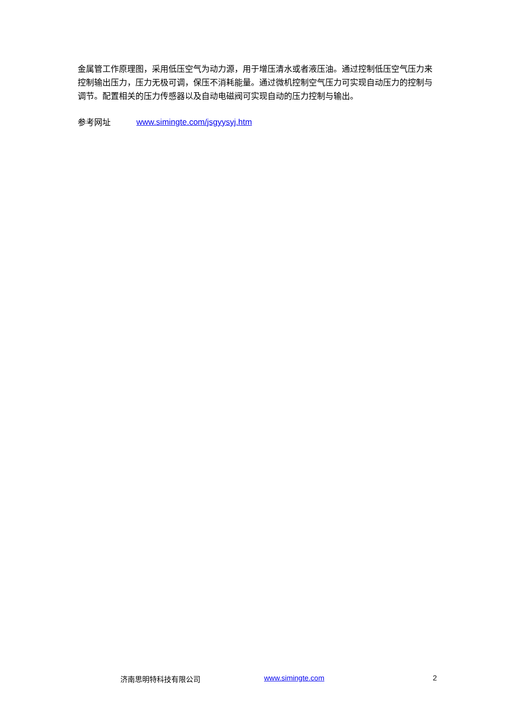金属管工作原理图，采用低压空气为动力源，用于增压清水或者液压油。通过控制低压空气压力来控制输出压力，压力无极可调，保压不消耗能量。通过微机控制空气压力可实现自动压力的控制与调节。配置相关的压力传感器以及自动电磁阀可实现自动的压力控制与输出。
参考网址 www.simingte.com/jsgyysyj.htm
济南思明特科技有限公司 www.simingte.com 2